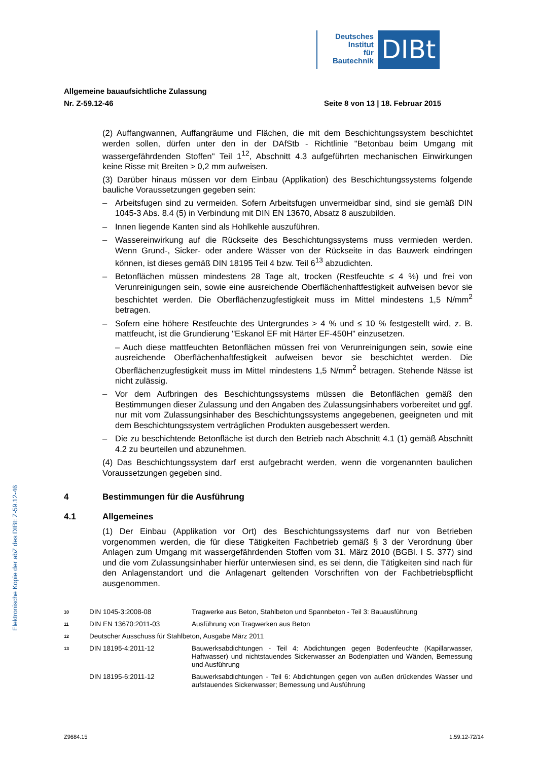Deutsches
Institut
für
Bautechnik
DIBt
Allgemeine bauaufsichtliche Zulassung
Nr. Z-59.12-46 Seite 8 von 13 | 18. Februar 2015
(2) Auffangwannen, Auffangräume und Flächen, die mit dem Beschichtungssystem beschichtet werden sollen, dürfen unter den in der DAfStb - Richtlinie "Betonbau beim Umgang mit wassergefährdenden Stoffen" Teil 1<sup>12</sup>, Abschnitt 4.3 aufgeführten mechanischen Einwirkungen keine Risse mit Breiten > 0,2 mm aufweisen.
(3) Darüber hinaus müssen vor dem Einbau (Applikation) des Beschichtungssystems folgende bauliche Voraussetzungen gegeben sein:
– Arbeitsfugen sind zu vermeiden. Sofern Arbeitsfugen unvermeidbar sind, sind sie gemäß DIN 1045-3 Abs. 8.4 (5) in Verbindung mit DIN EN 13670, Absatz 8 auszubilden.
– Innen liegende Kanten sind als Hohlkehle auszuführen.
– Wassereinwirkung auf die Rückseite des Beschichtungssystems muss vermieden werden. Wenn Grund-, Sicker- oder andere Wässer von der Rückseite in das Bauwerk eindringen können, ist dieses gemäß DIN 18195 Teil 4 bzw. Teil 6<sup>13</sup> abzudichten.
– Betonflächen müssen mindestens 28 Tage alt, trocken (Restfeuchte ≤ 4 %) und frei von Verunreinigungen sein, sowie eine ausreichende Oberflächenhaftfestigkeit aufweisen bevor sie beschichtet werden. Die Oberflächenzugfestigkeit muss im Mittel mindestens 1,5 N/mm<sup>2</sup> betragen.
– Sofern eine höhere Restfeuchte des Untergrundes > 4 % und ≤ 10 % festgestellt wird, z. B. mattfeucht, ist die Grundierung "Eskanol EF mit Härter EF-450H" einzusetzen.
– Auch diese mattfeuchten Betonflächen müssen frei von Verunreinigungen sein, sowie eine ausreichende Oberflächenhaftfestigkeit aufweisen bevor sie beschichtet werden. Die Oberflächenzugfestigkeit muss im Mittel mindestens 1,5 N/mm<sup>2</sup> betragen. Stehende Nässe ist nicht zulässig.
– Vor dem Aufbringen des Beschichtungssystems müssen die Betonflächen gemäß den Bestimmungen dieser Zulassung und den Angaben des Zulassungsinhabers vorbereitet und ggf. nur mit vom Zulassungsinhaber des Beschichtungssystems angegebenen, geeigneten und mit dem Beschichtungssystem verträglichen Produkten ausgebessert werden.
– Die zu beschichtende Betonfläche ist durch den Betrieb nach Abschnitt 4.1 (1) gemäß Abschnitt 4.2 zu beurteilen und abzunehmen.
(4) Das Beschichtungssystem darf erst aufgebracht werden, wenn die vorgenannten baulichen Voraussetzungen gegeben sind.
4 Bestimmungen für die Ausführung
4.1 Allgemeines
(1) Der Einbau (Applikation vor Ort) des Beschichtungssystems darf nur von Betrieben vorgenommen werden, die für diese Tätigkeiten Fachbetrieb gemäß § 3 der Verordnung über Anlagen zum Umgang mit wassergefährdenden Stoffen vom 31. März 2010 (BGBl. I S. 377) sind und die vom Zulassungsinhaber hierfür unterwiesen sind, es sei denn, die Tätigkeiten sind nach für den Anlagenstandort und die Anlagenart geltenden Vorschriften von der Fachbetriebspflicht ausgenommen.
10 DIN 1045-3:2008-08 Tragwerke aus Beton, Stahlbeton und Spannbeton - Teil 3: Bauausführung
11 DIN EN 13670:2011-03 Ausführung von Tragwerken aus Beton
12 Deutscher Ausschuss für Stahlbeton, Ausgabe März 2011
13 DIN 18195-4:2011-12 Bauwerksabdichtungen - Teil 4: Abdichtungen gegen Bodenfeuchte (Kapillarwasser, Haftwasser) und nichtstauendes Sickerwasser an Bodenplatten und Wänden, Bemessung und Ausführung
DIN 18195-6:2011-12 Bauwerksabdichtungen - Teil 6: Abdichtungen gegen von außen drückendes Wasser und aufstauendes Sickerwasser; Bemessung und Ausführung
Elektronische Kopie der abZ des DIBt: Z-59.12-46
Z9684.15 1.59.12-72/14